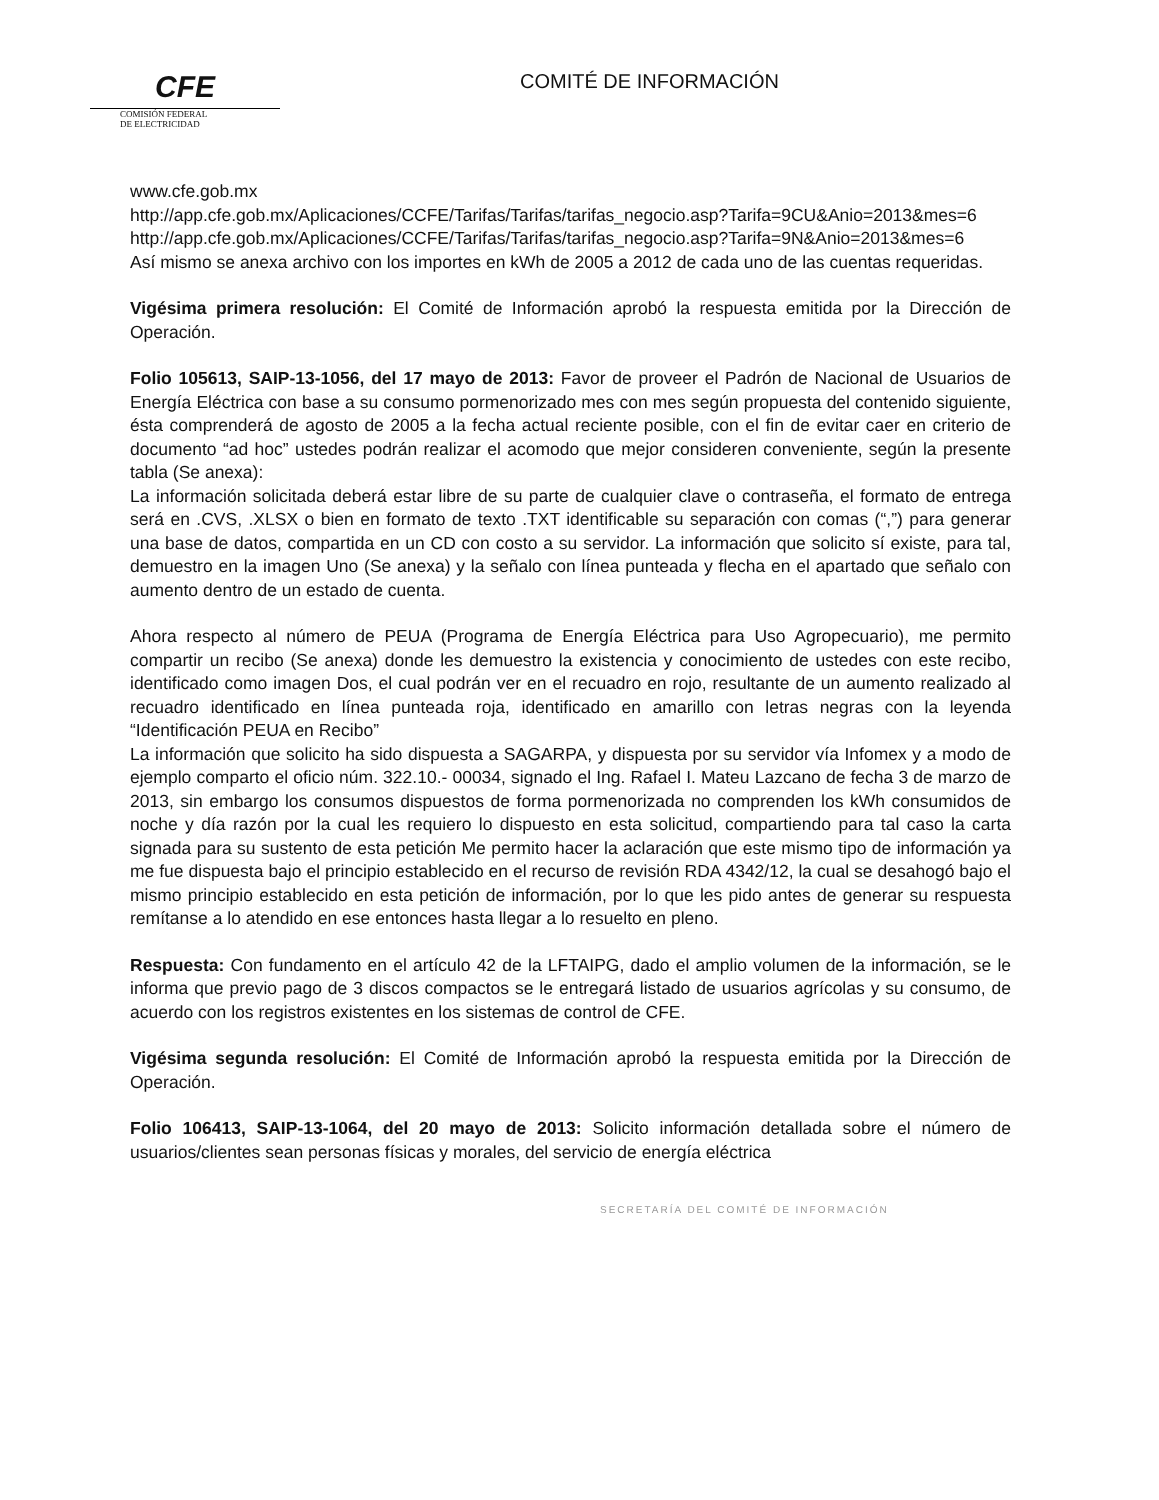CFE
COMISIÓN FEDERAL
DE ELECTRICIDAD
COMITÉ DE INFORMACIÓN
www.cfe.gob.mx
http://app.cfe.gob.mx/Aplicaciones/CCFE/Tarifas/Tarifas/tarifas_negocio.asp?Tarifa=9CU&Anio=2013&mes=6
http://app.cfe.gob.mx/Aplicaciones/CCFE/Tarifas/Tarifas/tarifas_negocio.asp?Tarifa=9N&Anio=2013&mes=6
Así mismo se anexa archivo con los importes en kWh de 2005 a 2012 de cada uno de las cuentas requeridas.
Vigésima primera resolución: El Comité de Información aprobó la respuesta emitida por la Dirección de Operación.
Folio 105613, SAIP-13-1056, del 17 mayo de 2013: Favor de proveer el Padrón de Nacional de Usuarios de Energía Eléctrica con base a su consumo pormenorizado mes con mes según propuesta del contenido siguiente, ésta comprenderá de agosto de 2005 a la fecha actual reciente posible, con el fin de evitar caer en criterio de documento “ad hoc” ustedes podrán realizar el acomodo que mejor consideren conveniente, según la presente tabla (Se anexa):
La información solicitada deberá estar libre de su parte de cualquier clave o contraseña, el formato de entrega será en .CVS, .XLSX o bien en formato de texto .TXT identificable su separación con comas (“,”) para generar una base de datos, compartida en un CD con costo a su servidor. La información que solicito sí existe, para tal, demuestro en la imagen Uno (Se anexa) y la señalo con línea punteada y flecha en el apartado que señalo con aumento dentro de un estado de cuenta.
Ahora respecto al número de PEUA (Programa de Energía Eléctrica para Uso Agropecuario), me permito compartir un recibo (Se anexa) donde les demuestro la existencia y conocimiento de ustedes con este recibo, identificado como imagen Dos, el cual podrán ver en el recuadro en rojo, resultante de un aumento realizado al recuadro identificado en línea punteada roja, identificado en amarillo con letras negras con la leyenda “Identificación PEUA en Recibo”
La información que solicito ha sido dispuesta a SAGARPA, y dispuesta por su servidor vía Infomex y a modo de ejemplo comparto el oficio núm. 322.10.- 00034, signado el Ing. Rafael I. Mateu Lazcano de fecha 3 de marzo de 2013, sin embargo los consumos dispuestos de forma pormenorizada no comprenden los kWh consumidos de noche y día razón por la cual les requiero lo dispuesto en esta solicitud, compartiendo para tal caso la carta signada para su sustento de esta petición Me permito hacer la aclaración que este mismo tipo de información ya me fue dispuesta bajo el principio establecido en el recurso de revisión RDA 4342/12, la cual se desahogó bajo el mismo principio establecido en esta petición de información, por lo que les pido antes de generar su respuesta remítanse a lo atendido en ese entonces hasta llegar a lo resuelto en pleno.
Respuesta: Con fundamento en el artículo 42 de la LFTAIPG, dado el amplio volumen de la información, se le informa que previo pago de 3 discos compactos se le entregará listado de usuarios agrícolas y su consumo, de acuerdo con los registros existentes en los sistemas de control de CFE.
Vigésima segunda resolución: El Comité de Información aprobó la respuesta emitida por la Dirección de Operación.
Folio 106413, SAIP-13-1064, del 20 mayo de 2013: Solicito información detallada sobre el número de usuarios/clientes sean personas físicas y morales, del servicio de energía eléctrica
SECRETARÍA DEL COMITÉ DE INFORMACIÓN